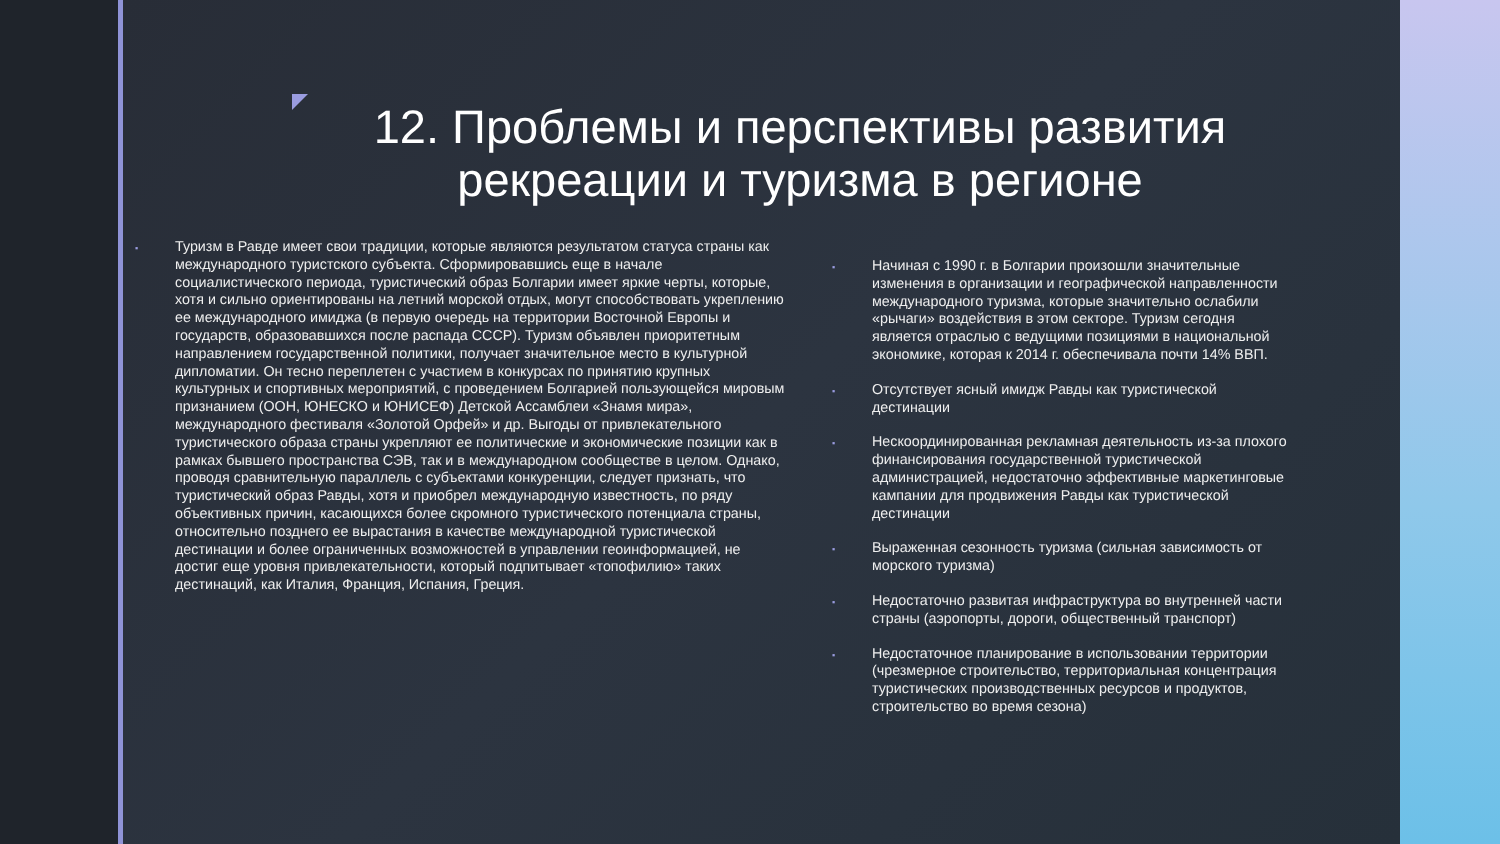12. Проблемы и перспективы развития рекреации и туризма в регионе
▪ Туризм в Равде имеет свои традиции, которые являются результатом статуса страны как международного туристского субъекта. Сформировавшись еще в начале социалистического периода, туристический образ Болгарии имеет яркие черты, которые, хотя и сильно ориентированы на летний морской отдых, могут способствовать укреплению ее международного имиджа (в первую очередь на территории Восточной Европы и государств, образовавшихся после распада СССР). Туризм объявлен приоритетным направлением государственной политики, получает значительное место в культурной дипломатии. Он тесно переплетен с участием в конкурсах по принятию крупных культурных и спортивных мероприятий, с проведением Болгарией пользующейся мировым признанием (ООН, ЮНЕСКО и ЮНИСЕФ) Детской Ассамблеи «Знамя мира», международного фестиваля «Золотой Орфей» и др. Выгоды от привлекательного туристического образа страны укрепляют ее политические и экономические позиции как в рамках бывшего пространства СЭВ, так и в международном сообществе в целом. Однако, проводя сравнительную параллель с субъектами конкуренции, следует признать, что туристический образ Равды, хотя и приобрел международную известность, по ряду объективных причин, касающихся более скромного туристического потенциала страны, относительно позднего ее вырастания в качестве международной туристической дестинации и более ограниченных возможностей в управлении геоинформацией, не достиг еще уровня привлекательности, который подпитывает «топофилию» таких дестинаций, как Италия, Франция, Испания, Греция.
▪ Начиная с 1990 г. в Болгарии произошли значительные изменения в организации и географической направленности международного туризма, которые значительно ослабили «рычаги» воздействия в этом секторе. Туризм сегодня является отраслью с ведущими позициями в национальной экономике, которая к 2014 г. обеспечивала почти 14% ВВП.
▪ Отсутствует ясный имидж Равды как туристической дестинации
▪ Нескоординированная рекламная деятельность из-за плохого финансирования государственной туристической администрацией, недостаточно эффективные маркетинговые кампании для продвижения Равды как туристической дестинации
▪ Выраженная сезонность туризма (сильная зависимость от морского туризма)
▪ Недостаточно развитая инфраструктура во внутренней части страны (аэропорты, дороги, общественный транспорт)
▪ Недостаточное планирование в использовании территории (чрезмерное строительство, территориальная концентрация туристических производственных ресурсов и продуктов, строительство во время сезона)